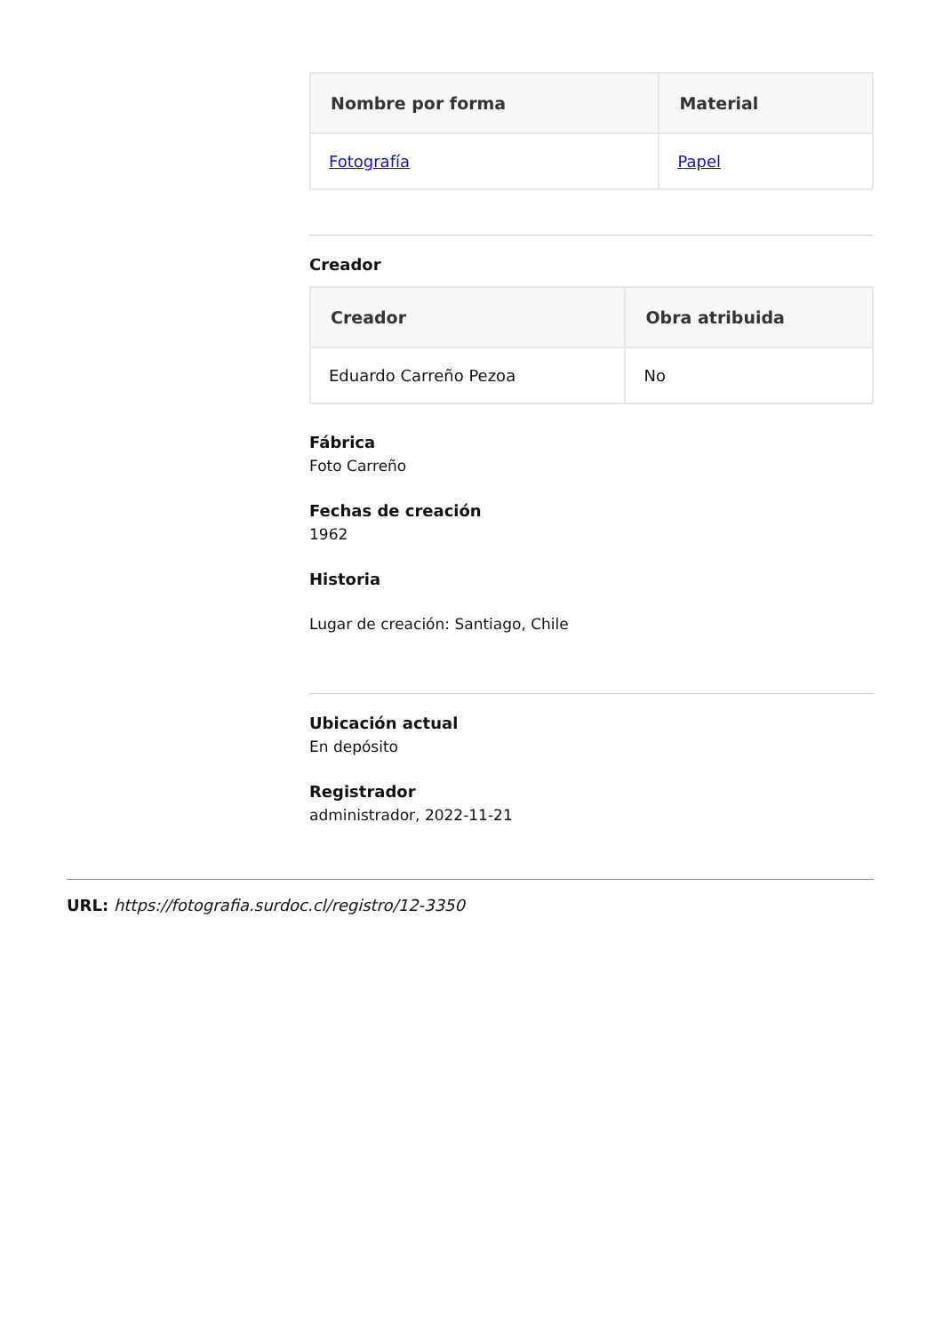| Nombre por forma | Material |
| --- | --- |
| Fotografía | Papel |
Creador
| Creador | Obra atribuida |
| --- | --- |
| Eduardo Carreño Pezoa | No |
Fábrica
Foto Carreño
Fechas de creación
1962
Historia
Lugar de creación: Santiago, Chile
Ubicación actual
En depósito
Registrador
administrador, 2022-11-21
URL: https://fotografia.surdoc.cl/registro/12-3350